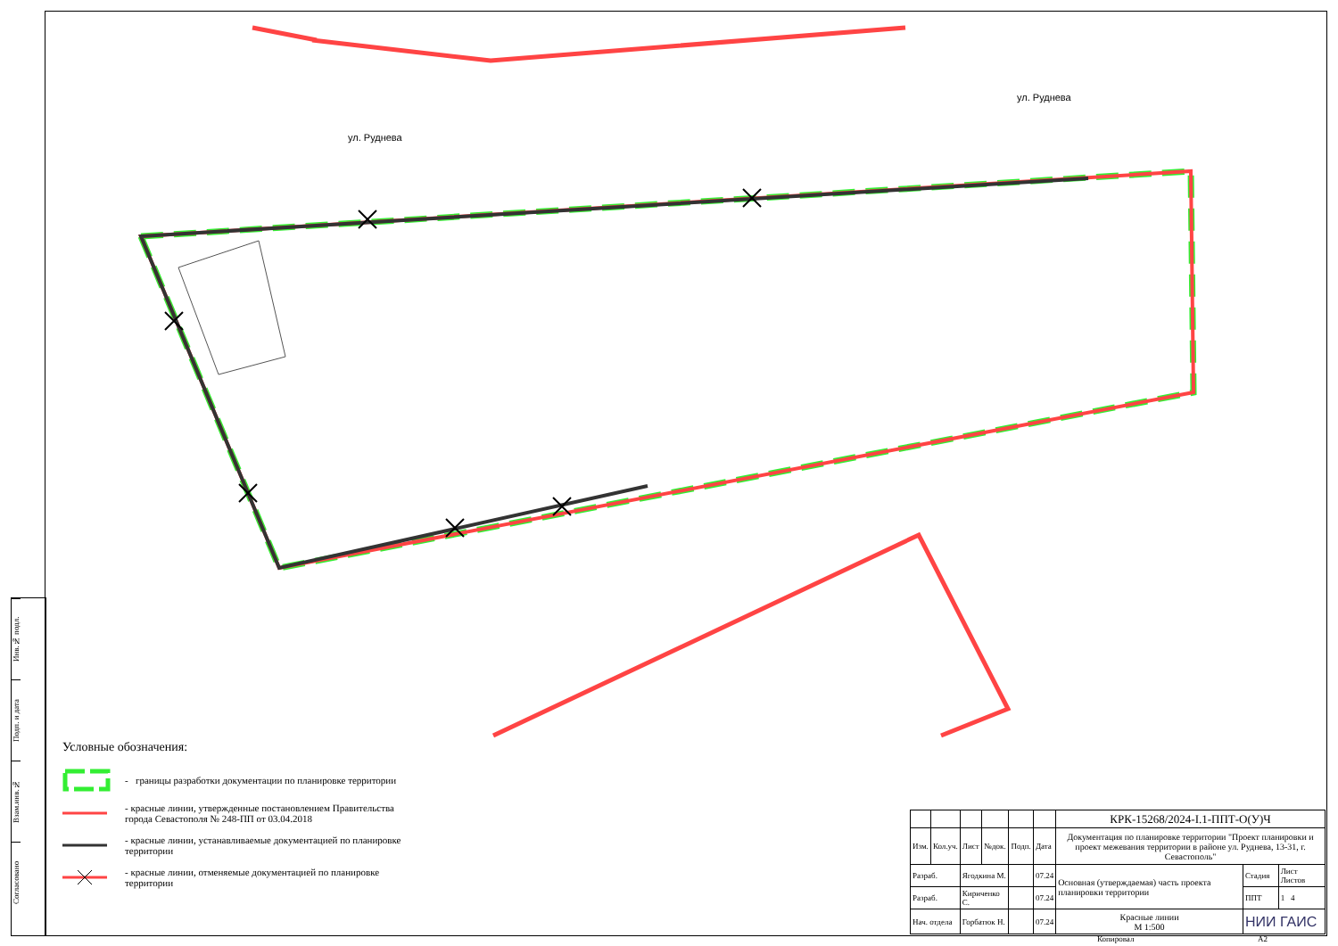ул. Руднева
ул. Руднева
Инв.№ подл.
Подп. и дата
Взам.инв.№
Согласовано
Условные обозначения:
- границы разработки документации по планировке территории
- красные линии, утвержденные постановлением Правительства города Севастополя № 248-ПП от 03.04.2018
- красные линии, устанавливаемые документацией по планировке территории
- красные линии, отменяемые документацией по планировке территории
| | | | | | | КРК-15268/2024-I.1-ППТ-О(У)Ч | | |
| Изм. | Кол.уч. | Лист | №док. | Подп. | Дата | Документация по планировке территории "Проект планировки и проект межевания территории в районе ул. Руднева, 13-31, г. Севастополь" | | |
| Разраб. | | Ягодкина М. | | | 07.24 | Основная (утверждаемая) часть проекта планировки территории | Стадия | Лист Листов |
| Разраб. | | Кириченко С. | | | 07.24 | | ППТ | 1 4 |
| Нач. отдела | | Горбатюк Н. | | | 07.24 | Красные линии М 1:500 | НИИ ГАИС | |
Копировал А2